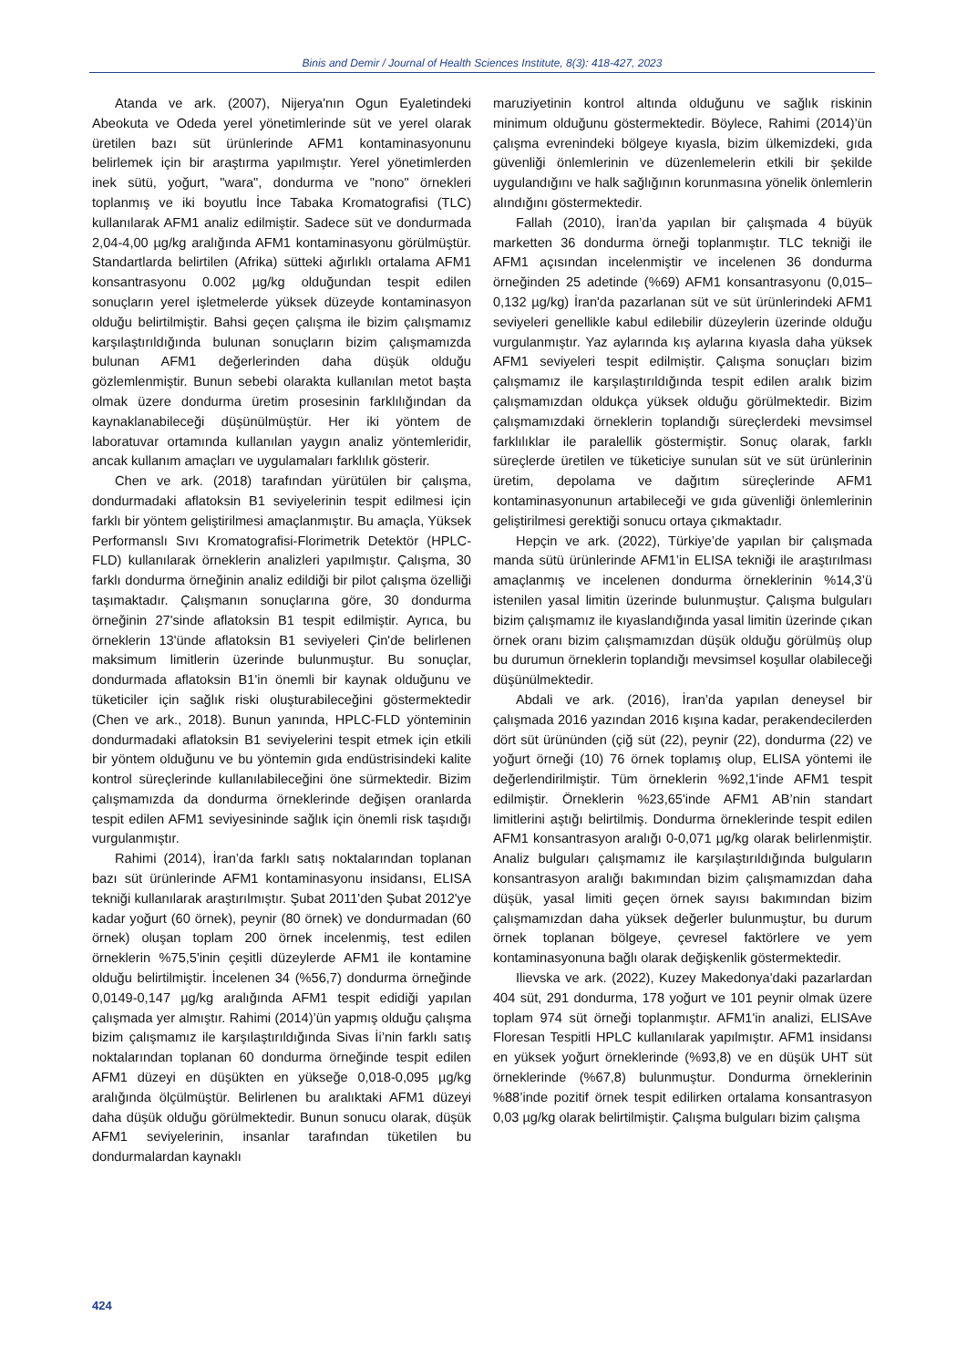Binis and Demir / Journal of Health Sciences Institute, 8(3): 418-427, 2023
Atanda ve ark. (2007), Nijerya'nın Ogun Eyaletindeki Abeokuta ve Odeda yerel yönetimlerinde süt ve yerel olarak üretilen bazı süt ürünlerinde AFM1 kontaminasyonunu belirlemek için bir araştırma yapılmıştır. Yerel yönetimlerden inek sütü, yoğurt, "wara", dondurma ve "nono" örnekleri toplanmış ve iki boyutlu İnce Tabaka Kromatografisi (TLC) kullanılarak AFM1 analiz edilmiştir. Sadece süt ve dondurmada 2,04-4,00 µg/kg aralığında AFM1 kontaminasyonu görülmüştür. Standartlarda belirtilen (Afrika) sütteki ağırlıklı ortalama AFM1 konsantrasyonu 0.002 µg/kg olduğundan tespit edilen sonuçların yerel işletmelerde yüksek düzeyde kontaminasyon olduğu belirtilmiştir. Bahsi geçen çalışma ile bizim çalışmamız karşılaştırıldığında bulunan sonuçların bizim çalışmamızda bulunan AFM1 değerlerinden daha düşük olduğu gözlemlenmiştir. Bunun sebebi olarakta kullanılan metot başta olmak üzere dondurma üretim prosesinin farklılığından da kaynaklanabileceği düşünülmüştür. Her iki yöntem de laboratuvar ortamında kullanılan yaygın analiz yöntemleridir, ancak kullanım amaçları ve uygulamaları farklılık gösterir.
Chen ve ark. (2018) tarafından yürütülen bir çalışma, dondurmadaki aflatoksin B1 seviyelerinin tespit edilmesi için farklı bir yöntem geliştirilmesi amaçlanmıştır. Bu amaçla, Yüksek Performanslı Sıvı Kromatografisi-Florimetrik Detektör (HPLC-FLD) kullanılarak örneklerin analizleri yapılmıştır. Çalışma, 30 farklı dondurma örneğinin analiz edildiği bir pilot çalışma özelliği taşımaktadır. Çalışmanın sonuçlarına göre, 30 dondurma örneğinin 27'sinde aflatoksin B1 tespit edilmiştir. Ayrıca, bu örneklerin 13'ünde aflatoksin B1 seviyeleri Çin'de belirlenen maksimum limitlerin üzerinde bulunmuştur. Bu sonuçlar, dondurmada aflatoksin B1'in önemli bir kaynak olduğunu ve tüketiciler için sağlık riski oluşturabileceğini göstermektedir (Chen ve ark., 2018). Bunun yanında, HPLC-FLD yönteminin dondurmadaki aflatoksin B1 seviyelerini tespit etmek için etkili bir yöntem olduğunu ve bu yöntemin gıda endüstrisindeki kalite kontrol süreçlerinde kullanılabileceğini öne sürmektedir. Bizim çalışmamızda da dondurma örneklerinde değişen oranlarda tespit edilen AFM1 seviyesininde sağlık için önemli risk taşıdığı vurgulanmıştır.
Rahimi (2014), İran’da farklı satış noktalarından toplanan bazı süt ürünlerinde AFM1 kontaminasyonu insidansı, ELISA tekniği kullanılarak araştırılmıştır. Şubat 2011'den Şubat 2012'ye kadar yoğurt (60 örnek), peynir (80 örnek) ve dondurmadan (60 örnek) oluşan toplam 200 örnek incelenmiş, test edilen örneklerin %75,5'inin çeşitli düzeylerde AFM1 ile kontamine olduğu belirtilmiştir. İncelenen 34 (%56,7) dondurma örneğinde 0,0149-0,147 µg/kg aralığında AFM1 tespit edidiği yapılan çalışmada yer almıştır. Rahimi (2014)’ün yapmış olduğu çalışma bizim çalışmamız ile karşılaştırıldığında Sivas İi’nin farklı satış noktalarından toplanan 60 dondurma örneğinde tespit edilen AFM1 düzeyi en düşükten en yükseğe 0,018-0,095 µg/kg aralığında ölçülmüştür. Belirlenen bu aralıktaki AFM1 düzeyi daha düşük olduğu görülmektedir. Bunun sonucu olarak, düşük AFM1 seviyelerinin, insanlar tarafından tüketilen bu dondurmalardan kaynaklı
maruziyetinin kontrol altında olduğunu ve sağlık riskinin minimum olduğunu göstermektedir. Böylece, Rahimi (2014)’ün çalışma evrenindeki bölgeye kıyasla, bizim ülkemizdeki, gıda güvenliği önlemlerinin ve düzenlemelerin etkili bir şekilde uygulandığını ve halk sağlığının korunmasına yönelik önlemlerin alındığını göstermektedir.
Fallah (2010), İran’da yapılan bir çalışmada 4 büyük marketten 36 dondurma örneği toplanmıştır. TLC tekniği ile AFM1 açısından incelenmiştir ve incelenen 36 dondurma örneğinden 25 adetinde (%69) AFM1 konsantrasyonu (0,015–0,132 µg/kg) İran'da pazarlanan süt ve süt ürünlerindeki AFM1 seviyeleri genellikle kabul edilebilir düzeylerin üzerinde olduğu vurgulanmıştır. Yaz aylarında kış aylarına kıyasla daha yüksek AFM1 seviyeleri tespit edilmiştir. Çalışma sonuçları bizim çalışmamız ile karşılaştırıldığında tespit edilen aralık bizim çalışmamızdan oldukça yüksek olduğu görülmektedir. Bizim çalışmamızdaki örneklerin toplandığı süreçlerdeki mevsimsel farklılıklar ile paralellik göstermiştir. Sonuç olarak, farklı süreçlerde üretilen ve tüketiciye sunulan süt ve süt ürünlerinin üretim, depolama ve dağıtım süreçlerinde AFM1 kontaminasyonunun artabileceği ve gıda güvenliği önlemlerinin geliştirilmesi gerektiği sonucu ortaya çıkmaktadır.
Hepçin ve ark. (2022), Türkiye’de yapılan bir çalışmada manda sütü ürünlerinde AFM1’in ELISA tekniği ile araştırılması amaçlanmış ve incelenen dondurma örneklerinin %14,3’ü istenilen yasal limitin üzerinde bulunmuştur. Çalışma bulguları bizim çalışmamız ile kıyaslandığında yasal limitin üzerinde çıkan örnek oranı bizim çalışmamızdan düşük olduğu görülmüş olup bu durumun örneklerin toplandığı mevsimsel koşullar olabileceği düşünülmektedir.
Abdali ve ark. (2016), İran’da yapılan deneysel bir çalışmada 2016 yazından 2016 kışına kadar, perakendecilerden dört süt ürününden (çiğ süt (22), peynir (22), dondurma (22) ve yoğurt örneği (10) 76 örnek toplamış olup, ELISA yöntemi ile değerlendirilmiştir. Tüm örneklerin %92,1'inde AFM1 tespit edilmiştir. Örneklerin %23,65'inde AFM1 AB’nin standart limitlerini aştığı belirtilmiş. Dondurma örneklerinde tespit edilen AFM1 konsantrasyon aralığı 0-0,071 µg/kg olarak belirlenmiştir. Analiz bulguları çalışmamız ile karşılaştırıldığında bulguların konsantrasyon aralığı bakımından bizim çalışmamızdan daha düşük, yasal limiti geçen örnek sayısı bakımından bizim çalışmamızdan daha yüksek değerler bulunmuştur, bu durum örnek toplanan bölgeye, çevresel faktörlere ve yem kontaminasyonuna bağlı olarak değişkenlik göstermektedir.
Ilievska ve ark. (2022), Kuzey Makedonya'daki pazarlardan 404 süt, 291 dondurma, 178 yoğurt ve 101 peynir olmak üzere toplam 974 süt örneği toplanmıştır. AFM1'in analizi, ELISAve Floresan Tespitli HPLC kullanılarak yapılmıştır. AFM1 insidansı en yüksek yoğurt örneklerinde (%93,8) ve en düşük UHT süt örneklerinde (%67,8) bulunmuştur. Dondurma örneklerinin %88’inde pozitif örnek tespit edilirken ortalama konsantrasyon 0,03 µg/kg olarak belirtilmiştir. Çalışma bulguları bizim çalışma
424